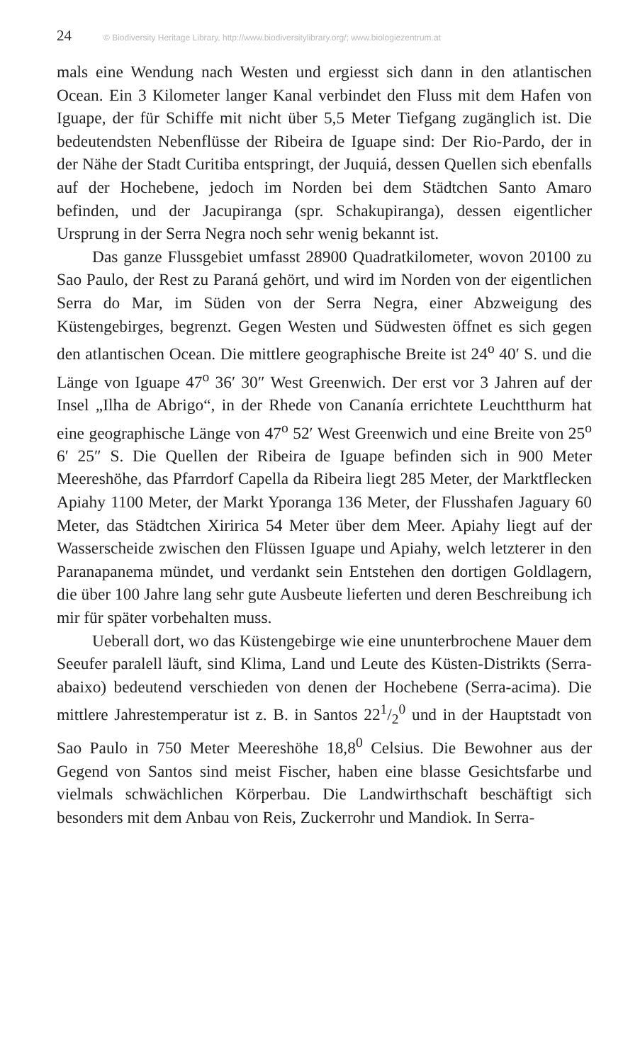24 © Biodiversity Heritage Library, http://www.biodiversitylibrary.org/; www.biologiezentrum.at
mals eine Wendung nach Westen und ergiesst sich dann in den atlantischen Ocean. Ein 3 Kilometer langer Kanal verbindet den Fluss mit dem Hafen von Iguape, der für Schiffe mit nicht über 5,5 Meter Tiefgang zugänglich ist. Die bedeutendsten Nebenflüsse der Ribeira de Iguape sind: Der Rio-Pardo, der in der Nähe der Stadt Curitiba entspringt, der Juquiá, dessen Quellen sich ebenfalls auf der Hochebene, jedoch im Norden bei dem Städtchen Santo Amaro befinden, und der Jacupiranga (spr. Schakupiranga), dessen eigentlicher Ursprung in der Serra Negra noch sehr wenig bekannt ist.
Das ganze Flussgebiet umfasst 28900 Quadratkilometer, wovon 20100 zu Sao Paulo, der Rest zu Paraná gehört, und wird im Norden von der eigentlichen Serra do Mar, im Süden von der Serra Negra, einer Abzweigung des Küstengebirges, begrenzt. Gegen Westen und Südwesten öffnet es sich gegen den atlantischen Ocean. Die mittlere geographische Breite ist 24<sup>o</sup> 40′ S. und die Länge von Iguape 47<sup>o</sup> 36′ 30″ West Greenwich. Der erst vor 3 Jahren auf der Insel „Ilha de Abrigo“, in der Rhede von Cananía errichtete Leuchtthurm hat eine geographische Länge von 47<sup>o</sup> 52′ West Greenwich und eine Breite von 25<sup>o</sup> 6′ 25″ S. Die Quellen der Ribeira de Iguape befinden sich in 900 Meter Meereshöhe, das Pfarrdorf Capella da Ribeira liegt 285 Meter, der Marktflecken Apiahy 1100 Meter, der Markt Yporanga 136 Meter, der Flusshafen Jaguary 60 Meter, das Städtchen Xiririca 54 Meter über dem Meer. Apiahy liegt auf der Wasserscheide zwischen den Flüssen Iguape und Apiahy, welch letzterer in den Paranapanema mündet, und verdankt sein Entstehen den dortigen Goldlagern, die über 100 Jahre lang sehr gute Ausbeute lieferten und deren Beschreibung ich mir für später vorbehalten muss.
Ueberall dort, wo das Küstengebirge wie eine ununterbrochene Mauer dem Seeufer paralell läuft, sind Klima, Land und Leute des Küsten-Distrikts (Serra-abaixo) bedeutend verschieden von denen der Hochebene (Serra-acima). Die mittlere Jahrestemperatur ist z. B. in Santos 221/2<sup>0</sup> und in der Hauptstadt von Sao Paulo in 750 Meter Meereshöhe 18,8<sup>0</sup> Celsius. Die Bewohner aus der Gegend von Santos sind meist Fischer, haben eine blasse Gesichtsfarbe und vielmals schwächlichen Körperbau. Die Landwirthschaft beschäftigt sich besonders mit dem Anbau von Reis, Zuckerrohr und Mandiok. In Serra-